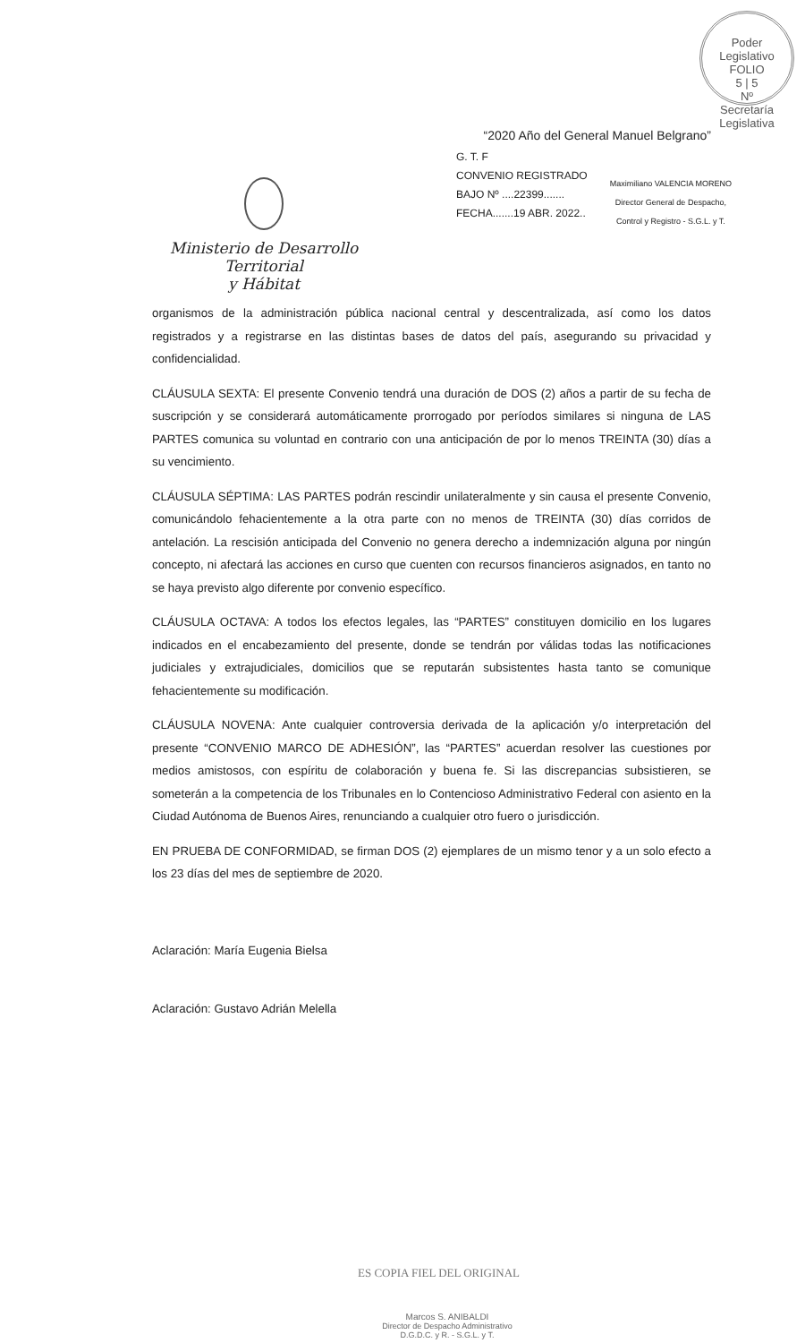Poder Legislativo
FOLIO
5 | 5
Nº
Secretaría Legislativa
Ministerio de Desarrollo Territorial
y Hábitat
“2020 Año del General Manuel Belgrano”
G. T. F
CONVENIO REGISTRADO
BAJO Nº ....22399.......
FECHA.......19 ABR. 2022..
Maximiliano VALENCIA MORENO
Director General de Despacho,
Control y Registro - S.G.L. y T.
organismos de la administración pública nacional central y descentralizada, así como los datos registrados y a registrarse en las distintas bases de datos del país, asegurando su privacidad y confidencialidad.
CLÁUSULA SEXTA: El presente Convenio tendrá una duración de DOS (2) años a partir de su fecha de suscripción y se considerará automáticamente prorrogado por períodos similares si ninguna de LAS PARTES comunica su voluntad en contrario con una anticipación de por lo menos TREINTA (30) días a su vencimiento.
CLÁUSULA SÉPTIMA: LAS PARTES podrán rescindir unilateralmente y sin causa el presente Convenio, comunicándolo fehacientemente a la otra parte con no menos de TREINTA (30) días corridos de antelación. La rescisión anticipada del Convenio no genera derecho a indemnización alguna por ningún concepto, ni afectará las acciones en curso que cuenten con recursos financieros asignados, en tanto no se haya previsto algo diferente por convenio específico.
CLÁUSULA OCTAVA: A todos los efectos legales, las “PARTES” constituyen domicilio en los lugares indicados en el encabezamiento del presente, donde se tendrán por válidas todas las notificaciones judiciales y extrajudiciales, domicilios que se reputarán subsistentes hasta tanto se comunique fehacientemente su modificación.
CLÁUSULA NOVENA: Ante cualquier controversia derivada de la aplicación y/o interpretación del presente “CONVENIO MARCO DE ADHESIÓN”, las “PARTES” acuerdan resolver las cuestiones por medios amistosos, con espíritu de colaboración y buena fe. Si las discrepancias subsistieren, se someterán a la competencia de los Tribunales en lo Contencioso Administrativo Federal con asiento en la Ciudad Autónoma de Buenos Aires, renunciando a cualquier otro fuero o jurisdicción.
EN PRUEBA DE CONFORMIDAD, se firman DOS (2) ejemplares de un mismo tenor y a un solo efecto a los 23 días del mes de septiembre de 2020.
Aclaración: María Eugenia Bielsa
Aclaración: Gustavo Adrián Melella
ES COPIA FIEL DEL ORIGINAL
Marcos S. ANIBALDI
Director de Despacho Administrativo
D.G.D.C. y R. - S.G.L. y T.